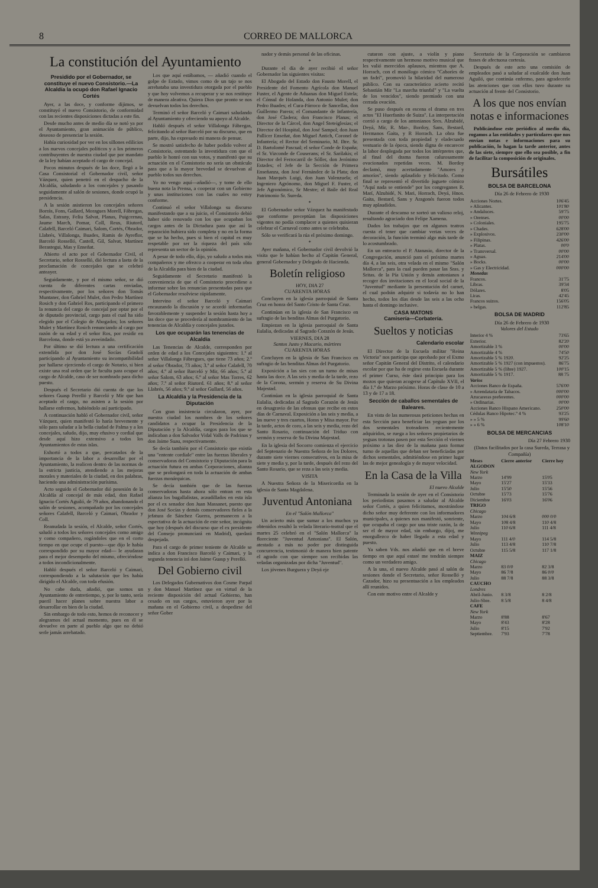8 CORREO DE MALLORCA
La constitución del Ayuntamiento
Presidido por el Gobernador, se constituye el nuevo Consistorio.—La Alcaldía la ocupó don Rafael Ignacio Cortés
Ayer, a las doce, y conforme dijimos, se constituyó el nuevo Consistorio, de conformidad con las recientes disposiciones dictadas a este fin.
Desde mucho antes de medio día se notó ya por el Ayuntamiento, gran animación de público, deseoso de presenciar la sesión.
Había curiosidad por ver en los sillones edilicios a los nuevos concejales políticos y a los primeros contribuyentes de nuestra ciudad que por mandato de la ley habían aceptado el cargo de concejal.
Pocos minutos después de las doce, llegó a la Casa Consistorial el Gobernador civil, señor Vázquez, quien penetró en el despacho de la Alcaldía, saludando a los concejales y pasando seguidamente al salón de sesiones, donde ocupó la presidencia.
A la sesión asistieron los concejales señores Borrás, Fons, Gallard, Moragues Morell, Fábregas, Salas, Estrany, Feliu Salvat, Planas, Puigcernau, Jaume March, Pomar, Coll, Reus, Riutord, Calafell, Barceló Caimari, Salom, Cortés, Obrador, Llabrés, Villalonga, Buades, Ramis de Ayreflor, Barceló Rosselló, Castell, Gil, Salvat, Martínez Berastegui, Mas y Enseñat.
Abierto el acto por el Gobernador Civil, el Secretario, señor Rosselló, dió lectura a laeta de la proclamación de concejales que se celebró anteayer.
Seguidamente, y por el mismo señor, se dió cuenta de diferentes cartas enviadas, respectivamente, por los señores don Tomás Muntaner, don Gabriel Mulet, don Pedro Martínez Rosich y don Gabriel Ros, participando el primero la renuncia del cargo de concejal por optar por el de diputado provincial, cargo para el cual ha sido elegido por el Colegio de Abogados; los señores Mulet y Martínez Rosich renunciando al cargo por razón de su edad y el señor Ros, por residir en Barcelona, donde está ya aveeindado.
Por último se dió lectura a una certificación extendida por don José Socías Gradolí participando al Ayuntamiento su incompatibilidad por hallarse ejerciendo el cargo de Notario, si bien existe una real orden que le faculta para ocupar el cargo de Alcalde, caso de ser nombrado para dicho puesto.
Después el Secretario dió cuenta de que los señores Guasp Perelló y Barceló y Mir que han aceptado el cargo, no asisten a la sesión por hallarse enfermos, habiéndolo así participado.
A continuación habló el Gobernador civil, señor Vázquez, quien manifestó lo haría brevemente y sólo para saludar a la bella ciudad de Palma y a los concejales, saludo, dijo, muy efusivo y cordial que desde aquí hizo extensivo a todos los Ayuntamientos de estas islas.
Exhortó a todos a que, percatados de la importancia de la labor a desarrollar por el Ayuntamiento, la realicen dentro de las normas de la estricta justicia, atendiendo a las mejoras morales y materiales de la ciudad, en dos palabras, haciendo una administración purísima.
Acto seguido el Gobernador dió posesión de la Alcaldía al concejal de más edad, don Rafael Ignacio Cortés Aguiló, de 79 años, abandonando el salón de sesiones, acompañado por los concejales señores Calafell, Barceló y Caimari, Obrador y Coll.
Reanudada la sesión, el Alcalde, señor Cortés, saludó a todos los señores concejales como amigo y como compañero, rogándoles que en el corto tiempo en que ocupe el puesto—que dijo le había correspondido por su mayor edad— le ayudaran para el mejor desempeño del mismo, ofreciéndose a todos incondicionalmente.
Habló después el señor Barceló y Caimari, correspondiendo a la salutación que les había dirigido el Alcalde, con toda efusión.
No cabe duda, añadió, que somos un Ayuntamiento de entretiempo, y, por lo tanto, sería pueril hacer planes sobre nuestra labor a desarrollar en bien de la ciudad.
Sin embargo de todo esto, hemos de reconocer y alegrarnos del actual momento, pues en él se devuelve en parte al pueblo algo que no debió serle jamás arrebatado.
Los que aquí estábamos, — añadió cuando el golpe de Estado, vimos como de un tajo se nos arrebataba una investidura otorgada por el pueblo y que hoy volvemos a recuperar y se nos restituye de manera aleativa. Quiera Dios que pronto se nos devuelvan todos los derechos.
Terminó el señor Barceló y Caimari saludando al Ayuntamiento y ofreciendo su apoyo al Alcalde.
Habló después el señor Villalonga Fábregas, felicitando al señor Barceló por su discurso, que en parte, dijo, ha expresado mi manera de pensar.
Se mostró satisfecho de haber podido volver al Consistorio, ostentando la investidura con que el pueblo le honró con sus votos, y manifestó que su actuación en el Consistorio no sería un obstáculo para que a la mayor brevedad se devuelvan al pueblo todos sus derechos.
Yo no vengo aquí—añadió—, y tome de ello buena nota la Prensa, a cooperar con un Gobierno y unas instituciones con las cuales no estoy conforme.
Continuó el señor Villalonga su discurso manifestando que a su juicio, el Consistorio debió haber sido renovado con los que ocupaban los cargos antes de la Dictadura para que así la reparación hubiera sido completa y no en la forma que se ha hecho, pues si bien el capital es muy respetable por ser la riqueza del país sólo representa un sector de la opinión.
A pesar de todo ello, dijo, yo saludo a todos mis compañeros y me ofrezco a cooperar en toda obra de la Alcaldía para bien de la ciudad.
Seguidamente el Secretario manifestó la conveniencia de que el Consistorio procediese a informar sobre las renuncias presentadas para que el Gobernador resolviese rápidamente.
Intervino el señor Barceló y Caimari encauzando la discusión y se acordó informarlas favorablemente y suspender la sesión hasta hoy a las doce que se procedería al nombramiento de las tenencias de Alcaldía y concejales jurados.
Los que ocuparán las tenencias de Alcaldía
Las Tenencias de Alcalde, corresponden por orden de edad a los Concejales siguientes: 1.º al señor Villalonga Fábregues, que tiene 73 años; 2.º al señor Obrador, 73 años; 3.º al señor Calafell, 70 años; 4.º al señor Barceló y Mir, 66 años; 5.º al señor Salom, 63 años; 6.º al señor Mas Torres, 62 años; 7.º al señor Riutord. 61 años; 8.º al señor Llabrés, 56 años; 9.º al señor Gullard, 56 años.
La Alcaldía y la Presidencia de la Diputación
Con gran insistencia circularon, ayer, por nuestra ciudad los nombres de los señores candidatos a ocupar la Presidencia de la Diputación y la Alcaldía, cargos para los que se indicaban a don Salvador Vidal Valls de Padrinas y don Jaime Suau, respectivamente.
Se decía también por el Consistorio que existía una "entente cordiale" entre las fuerzas liberales y conservadoras del Consistorio y Diputación para la actuación futura en ambas Corporaciones, alianza que se prolongará en toda la actuación de ambas fuerzas monárquicas.
Se decía también que de las fuerzas conservadoras hasta ahora sólo entran en esta alianza los bugallalistas, acaudillados en esta isla por el ex senador don Juan Massanet, puesto que don José Socías y demás conservadores fieles a la jefatura de Sánchez Guerra, permanecen a la espectativa de la actuación de este señor, incógnita que hoy (después del discurso que el ex presidente del Consejo pronunciará en Madrid), quedará despejada.
Para el cargo de primer teniente de Alcalde se indica a don Francisco Barceló y Caimari, y la segunda tenencia irá don Jaime Guasp y Perelló.
Del Gobierno civil
Los Delegados Gubernativos don Cosme Parpal y don Manuel Martínez que en virtud de la reciente disposición del actual Gobierno, han cesado en sus cargos, estuvieron ayer por la mañana en el Gobierno civil, a despedirse del señor Gober
nador y demás personal de las oficinas.
*
Durante el día de ayer recibió el señor Gobernador las siguientes visitas:
El Abogado del Estado don Fausto Morell, el Presidente del Fomento Agrícola don Manuel Fuster, el Agente de Aduanas don Miguel Estela; el Cónsul de Holanda, don Antonio Mulet; don Pedro Buades; el Cura-Párroco de Sancellas, don Guillermo Parera; el Comandante de Infantería, don José Cladera; don Francisco Planas; el Director de la Cárcel, don Angel Steteiglesias; el Director del Hospital, don José Sampol; don Juan Pallicer Enseñat, don Miguel Antich, Coronel de Infantería; el Rector del Seminario, M. Iltre. Sr. D. Bartolomé Pascual; el señor Conde de España; el Sr. Vizconde de Couserans; el Sr. Sarilakis; el Director del Ferrocarril de Sóller, don Jerónimo Estades; el Jefe de la Sección de Primera Enseñanza, don José Fernández de la Plata; don Juan Marqués Luigi, don Juan Valenzuela; el Ingeniero Agrónomo, don Miguel F. Fuster, el Jefe Agronómico, Sr Mestre; el Baile del Real Patrimonio Sr. Sureda.
*
El Gobernador señor Vázquez ha manifestado que conforme preceptúan las disposiciones vigentes no podía complacer a quienes quisieran celebrar el Carnaval como antes se celebraba.
Sólo se verificará la rúa el próximo domingo.
*
Ayer mañana, el Gobernador civil devolvió la visita que le habían hecho al Capitán General, general Gobernador y Delegado de Hacienda.
Boletín religioso
HOY, DIA 27
CUARENTA HORAS
Concluyen en la iglesia parroquial de Santa Cruz en honra del Santo Cristo de Santa Cruz.
Continúan en la iglesia de San Francisco en sufragio de las benditas Almas del Purgatorio.
Empiezan en la iglesia parroquial de Santa Eulalia, dedicadas al Sagrado Corazón de Jesús.
VIERNES, DIA 28
Santos Justo y Macario, mártires
CUARENTA HORAS
Concluyen en la iglesia de San Francisco en sufragio de las benditas Almas del Purgatorio.
Exposición a las sies con un turno de misas hasta las doce. A las seis y media de la tarde, rezo de la Corona, sermón y reserva de Su Divina Majestad.
Continúan en la iglesia parroquial de Santa Eulalia, dedicadas al Sagrado Corazón de Jesús en desagravio de las ofensas que recibe en estos días de Carnaval. Exposición a las seis y media, a las nueve y tres cuartos, Horas y Misa mayor. Por la tarde, actos de coro, a las seis y media, rezo del Santo Rosario, continuación del Triduo con sermón y reserva de Su Divina Majestad.
En la iglesia del Socorro comienza el ejercicio del Septenario de Nuestra Señora de los Dolores, durante siete viernes consecutivos, en la misa de siete y media y, por la tarde, después del rezo del Santo Rosario, que se reza a las seis y media.
VISITA
A Nuestra Señora de la Misericordia en la iglesia de Santa Magdalena.
Juventud Antoniana
En el "Salón Mallorca"
Un acierto más que sumar a los muchos ya obtenidos resultó la velada literario-teatral que el martes 25 celebró en el "Salón Mallorca" la floreciente "Juventud Antoniana". El Salón, atestado a más no poder por distinguida concurrencia, testimonió de manera bien patente el agrado con que siempre son recibidas las veladas organizadas por dicha "Juventud".
Los jóvenes Burguera y Deyá eje
cutaron con ajuste, a violín y piano respectivamente un hermoso motivo musical que les valió merecidos aplausos, mientras que A. Horrach, con el monólogo cómico "Caboríes de un fadrí", promovió la hilaridad del numeroso público. Con su característico acierto recitó Sebastián Mir "La marcha triunfal" y "La vuelta de los vencidos", siendo premiado con una cerrada ovación.
Se puso después en escena el drama en tres actos "El Huerfanito de Suiza". La interpretación corrió a cargo de los antonianos Sres. Alzubidé, Deyá, Mir, R. Mar-, Bordoy, Sans, Bestard, Hermanos Gaita, y R Horrach. La obra fue presentada con toda propiedad y eladecuado vestuario de la época, siendo digna de encarecer la labor desplegada por todos los intérpretes que, al final del drama fueron calurosamente ovacionados repetidas veces. M. Bordoy declamó, muy acertadamente "Amores y amoríos", siendo aplaudido y felicitado. Como final se representó el divertido juguete cómico "Aquí nada se entiende" por los congreganes R. Marí, Alzubidé, N. Mari, Horrach, Deyá, Hnos. Gaita, Bestard, Sans y Aragonés fueron todos muy aplaudidos.
Durante el descanso se sorteó un valioso reloj, resultando agraciado don Felipe Xamena.
Dados los trabajos que en algunos teatros cuesta el tener que cambiar verias veces de decoración, la función terminó algo más tarde de lo acostumbrado.
En un entreacto el P. Atanasio, director de la Congregación, anunció para el próximo martes día 4, a las seis, otra velada en el mismo "Salón Mallorca", para la cual pueden pasar las Sras. y Sritas. de la Pía Unión y demás antonianos a recoger dos invitaciones en el local social de la "Juventud" mediante la presentación del carnet, el cual podrán adquirir si todavía no lo han hecho, todos los días desde las seis a las ocho hasta el domingo inclusive.
CASA MATONS
Camisería—Corbatería.
Sueltos y noticias
Calendario escolar
El Director de la Escuela militar "Reina Victoria" nos participa que aprobado por el Exmo señor Capitán General del Distrito, el calendario escolar por que ha de regirse esta Escuela durante el primer Curso, éste dará principio para los mozos que quieran acogerse al Capítulo XVII, el día 1.º de Marzo próximo. Horas de clase de 10 a 13 y de 17 a 18.
Sección de caballos sementales de Baleares.
En vista de las numerosas peticiones hechas en esta Sección para beneficiar las yeguas por los dos sementales troteadores recientemente adquiridos, se ruega a los señores propietarios de yeguas trotonas pasen por esta Sección el viernes próximo a las diez de la mañana para formar turno de aquellas que deban ser beneficiadas por dichos sementales, admitiéndose en primer lugar las de mejor genealogía y de mayor velocidad.
En la Casa de la Villa
El nuevo Alcalde
Terminada la sesión de ayer en el Consistorio los periodistas pasamos a saludar al Alcalde señor Cortés, a quien felicitamos, mostrándose dicho señor muy deferente con los informadores municipales, a quienes nos manifestó, sonriente, que ocupaba el cargo por una triste razón, la de ser el de mayor edad, sin embargo, dijoj, me enorgullezco de haber llegado a esta edad y puesto.
Ya saben Vds. nos añadió que en el breve tiempo en que aquí estaré me tendrán siempre como un verdadero amigo.
A la una, el nuevo Alcalde pasó al salón de sesiones donde el Secretario, señor Rosselló y Cazador, hizo su presentaación a los empleados allí reunidos.
Con este motivo entre el Alcalde y
Secertario de la Corporación se cambiaron frases de afectuosa cortesía.
Después de este acto una comisión de empleados pasó a saludar al exalcalde don Juan Aguiló, que continúa enfermo, para agradecerle las atenciones que con ellos tuvo durante su actuación al frente del Consistorio.
A los que nos envían notas e informaciones
Publicándose este periódico al medio día, rogamos a las entidades y particulares que nos envían notas e informaciones para su publicación, lo hagan la tarde anterior, antes de las siete, siempre que ello sea posible, a fin de facilitar la composición de originales.
Bursátiles
BOLSA DE BARCELONA
Día 26 de Febrero de 1930
| Acciones Nortes. | 106'45 |
| » Alicantes. | 101'80 |
| » Andaluces. | 59'75 |
| » Orenses. | 00'00 |
| » Coloniales. | 195'75 |
| » Chades. | 628'00 |
| » Explosivos. | 230'00 |
| » Filipinas. | 426'00 |
| » Platas. | 00'0 |
| » Transversal. | 00'00 |
| » Aguas. | 214'00 |
| » Bocks. | 00'00 |
| » Gas y Electricidad. | 000'00 |
| Monedas | |
| Francos. | 31'75 |
| Libras. | 39'34 |
| Dólares. | 8'05 |
| Liras. | 42'45 |
| Francos suizos. | 156'05 |
| » belgas. | 112'85 |
BOLSA DE MADRID
Día 26 de Febrero de 1930
Valores del Estado
| Interior 4 % | 73'65 |
| Exterior. | 82'20 |
| Amortizable 3 % | 00'00 |
| Amortizable 4 % | 74'50 |
| Amortizable 5 % 1920. | 92'25 |
| Amortizable 5 % 1927 (con impuestos). | 86'75 |
| Amortizable 5 % (libre) 1927. | 100'15 |
| Amortizable 5 % 1917. | 88 75 |
| Varios | |
| Acciones Banco de España. | 576'00 |
| » Arrendataria de Tabacos. | 000'00 |
| Azucareras preferentes. | 000'00 |
| » Ordinarias. | 00'00 |
| Acciones Banco Hispano Americano. | 250'00 |
| Cédulas Banco Hipotec.º 4 % | 93'25 |
| » » 5 % | 99'60 |
| » » 6 % | 108'10 |
BOLSA DE MERCANCIAS
Día 27 Febrero 1930
(Datos facilitados por la casa Sureda, Terrasa y Compañía)
| Meses | Cierre anterior | Cierre hoy |
| --- | --- | --- |
| ALGODON | | |
| New York | | |
| Marzo | 14'99 | 15'05 |
| Mayo | 15'27 | 15'33 |
| Julio | 15'50 | 15'56 |
| Octubre | 15'73 | 15'76 |
| Diciembre | 16'03 | 16'06 |
| TRIGO | | |
| Chicago | | |
| Marzo | 104 6/8 | 000 0/0 |
| Mayo | 108 4/8 | 110 4/8 |
| Julio | 110 6/8 | 111 4/8 |
| Winnipeg | | |
| Mayo | 111 4/0 | 114 5/8 |
| Julio | 113 4/8 | 110 7/8 |
| Octubre | 115 5/8 | 117 1/8 |
| MAIZ | | |
| Chicago | | |
| Marzo | 83 0/0 | 82 3/8 |
| Mayo | 86 7/8 | 86 0/0 |
| Julio | 88 7/8 | 88 3/8 |
| CAUCHO | | |
| Londres | | |
| Abril-Junio. | 8 3/8 | 8 2/8 |
| Julio-Sbre. | 8 5/8 | 8 4/8 |
| CAFE | | |
| New York | | |
| Marzo | 8'88 | 8'67 |
| Mayo | 8'43 | 8'28 |
| Julio | 8'15 | 7'92 |
| Septiembre. | 7'93 | 7'78 |